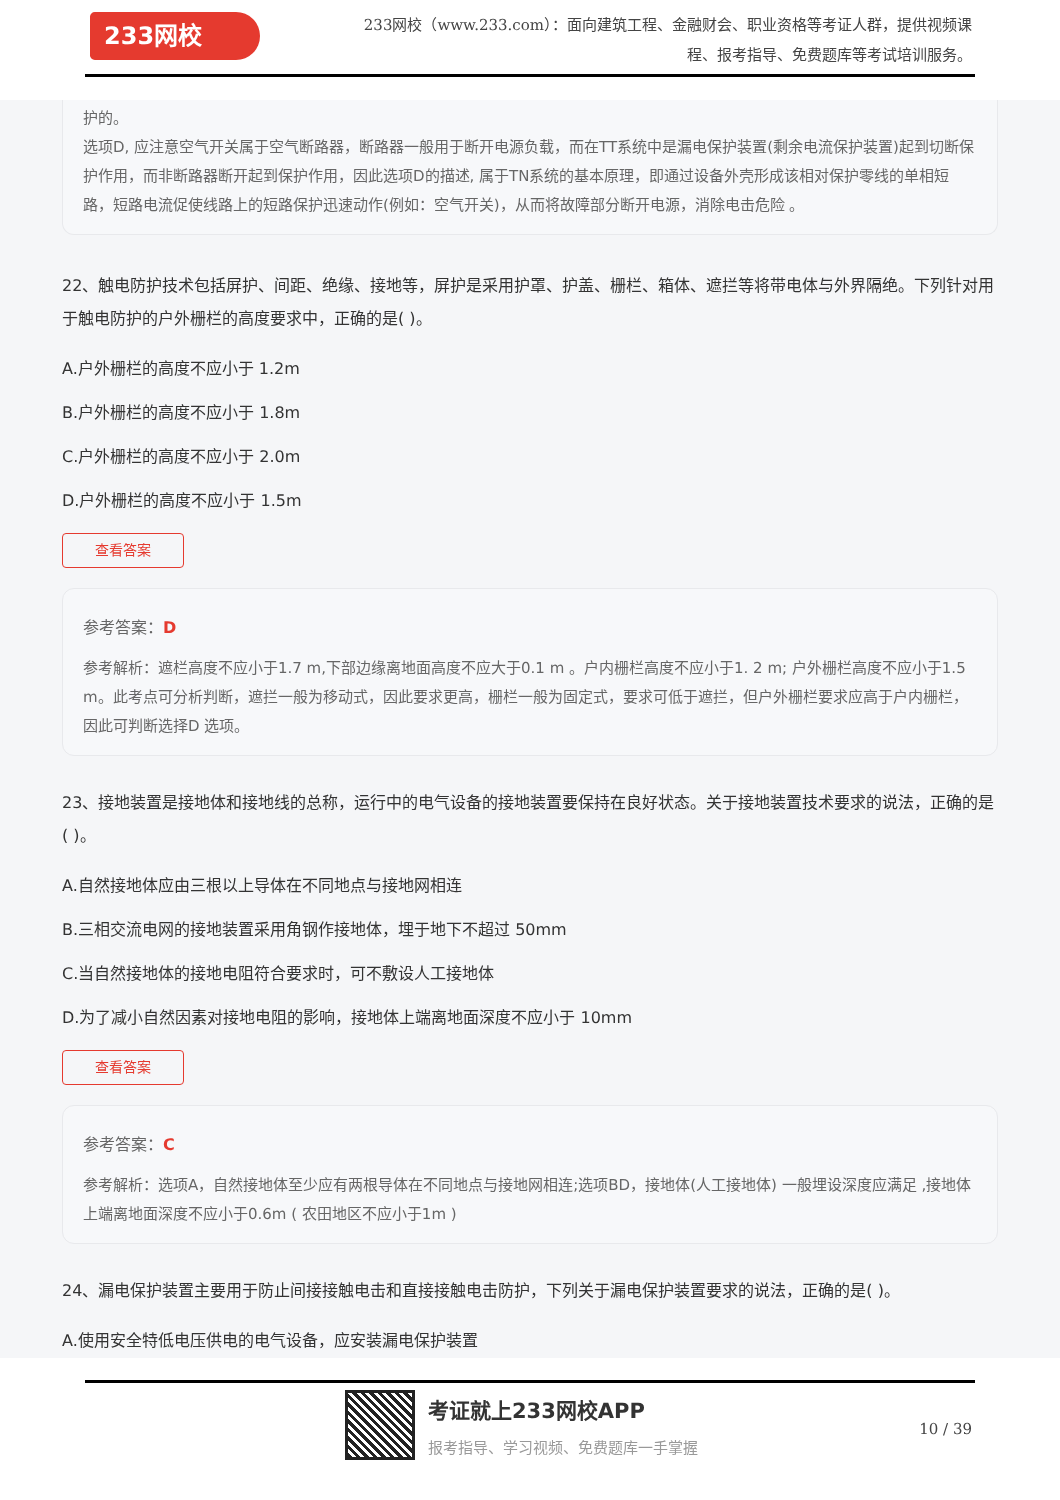233网校
233网校（www.233.com）：面向建筑工程、金融财会、职业资格等考证人群，提供视频课程、报考指导、免费题库等考试培训服务。
护的。
选项D, 应注意空气开关属于空气断路器，断路器一般用于断开电源负载，而在TT系统中是漏电保护装置(剩余电流保护装置)起到切断保护作用，而非断路器断开起到保护作用，因此选项D的描述, 属于TN系统的基本原理，即通过设备外壳形成该相对保护零线的单相短路，短路电流促使线路上的短路保护迅速动作(例如：空气开关)，从而将故障部分断开电源，消除电击危险 。
22、触电防护技术包括屏护、间距、绝缘、接地等，屏护是采用护罩、护盖、栅栏、箱体、遮拦等将带电体与外界隔绝。下列针对用于触电防护的户外栅栏的高度要求中，正确的是( )。
A.户外栅栏的高度不应小于 1.2m
B.户外栅栏的高度不应小于 1.8m
C.户外栅栏的高度不应小于 2.0m
D.户外栅栏的高度不应小于 1.5m
查看答案
参考答案：D
参考解析：遮栏高度不应小于1.7 m,下部边缘离地面高度不应大于0.1 m 。户内栅栏高度不应小于1. 2 m; 户外栅栏高度不应小于1.5 m。此考点可分析判断，遮拦一般为移动式，因此要求更高，栅栏一般为固定式，要求可低于遮拦，但户外栅栏要求应高于户内栅栏，因此可判断选择D 选项。
23、接地装置是接地体和接地线的总称，运行中的电气设备的接地装置要保持在良好状态。关于接地装置技术要求的说法，正确的是( )。
A.自然接地体应由三根以上导体在不同地点与接地网相连
B.三相交流电网的接地装置采用角钢作接地体，埋于地下不超过 50mm
C.当自然接地体的接地电阻符合要求时，可不敷设人工接地体
D.为了减小自然因素对接地电阻的影响，接地体上端离地面深度不应小于 10mm
查看答案
参考答案：C
参考解析：选项A，自然接地体至少应有两根导体在不同地点与接地网相连;选项BD，接地体(人工接地体) 一般埋设深度应满足 ,接地体上端离地面深度不应小于0.6m ( 农田地区不应小于1m )
24、漏电保护装置主要用于防止间接接触电击和直接接触电击防护，下列关于漏电保护装置要求的说法，正确的是( )。
A.使用安全特低电压供电的电气设备，应安装漏电保护装置
考证就上233网校APP
报考指导、学习视频、免费题库一手掌握
10 / 39